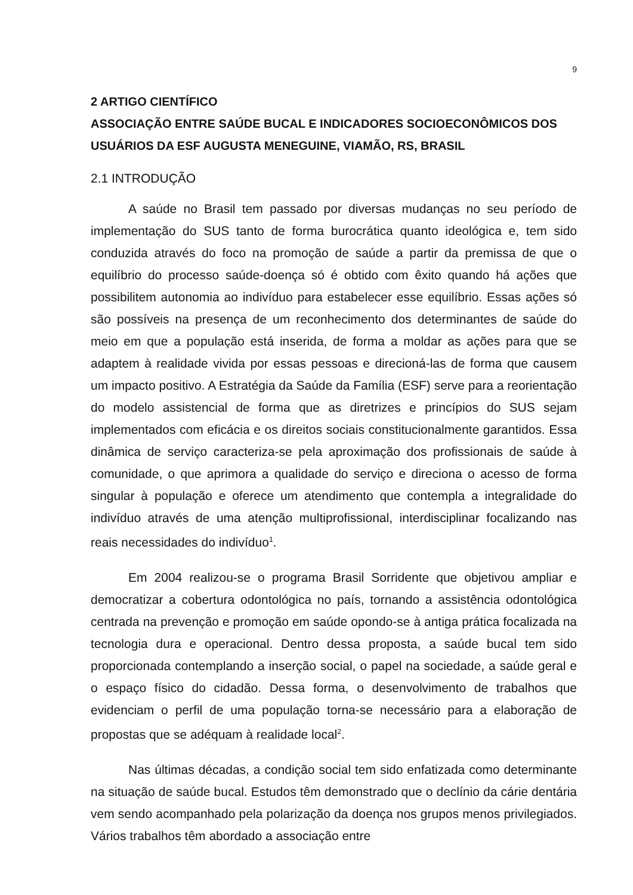9
2 ARTIGO CIENTÍFICO
ASSOCIAÇÃO ENTRE SAÚDE BUCAL E INDICADORES SOCIOECONÔMICOS DOS USUÁRIOS DA ESF AUGUSTA MENEGUINE, VIAMÃO, RS, BRASIL
2.1 INTRODUÇÃO
A saúde no Brasil tem passado por diversas mudanças no seu período de implementação do SUS tanto de forma burocrática quanto ideológica e, tem sido conduzida através do foco na promoção de saúde a partir da premissa de que o equilíbrio do processo saúde-doença só é obtido com êxito quando há ações que possibilitem autonomia ao indivíduo para estabelecer esse equilíbrio. Essas ações só são possíveis na presença de um reconhecimento dos determinantes de saúde do meio em que a população está inserida, de forma a moldar as ações para que se adaptem à realidade vivida por essas pessoas e direcioná-las de forma que causem um impacto positivo. A Estratégia da Saúde da Família (ESF) serve para a reorientação do modelo assistencial de forma que as diretrizes e princípios do SUS sejam implementados com eficácia e os direitos sociais constitucionalmente garantidos. Essa dinâmica de serviço caracteriza-se pela aproximação dos profissionais de saúde à comunidade, o que aprimora a qualidade do serviço e direciona o acesso de forma singular à população e oferece um atendimento que contempla a integralidade do indivíduo através de uma atenção multiprofissional, interdisciplinar focalizando nas reais necessidades do indivíduo<sup>1</sup>.
Em 2004 realizou-se o programa Brasil Sorridente que objetivou ampliar e democratizar a cobertura odontológica no país, tornando a assistência odontológica centrada na prevenção e promoção em saúde opondo-se à antiga prática focalizada na tecnologia dura e operacional. Dentro dessa proposta, a saúde bucal tem sido proporcionada contemplando a inserção social, o papel na sociedade, a saúde geral e o espaço físico do cidadão. Dessa forma, o desenvolvimento de trabalhos que evidenciam o perfil de uma população torna-se necessário para a elaboração de propostas que se adéquam à realidade local<sup>2</sup>.
Nas últimas décadas, a condição social tem sido enfatizada como determinante na situação de saúde bucal. Estudos têm demonstrado que o declínio da cárie dentária vem sendo acompanhado pela polarização da doença nos grupos menos privilegiados. Vários trabalhos têm abordado a associação entre